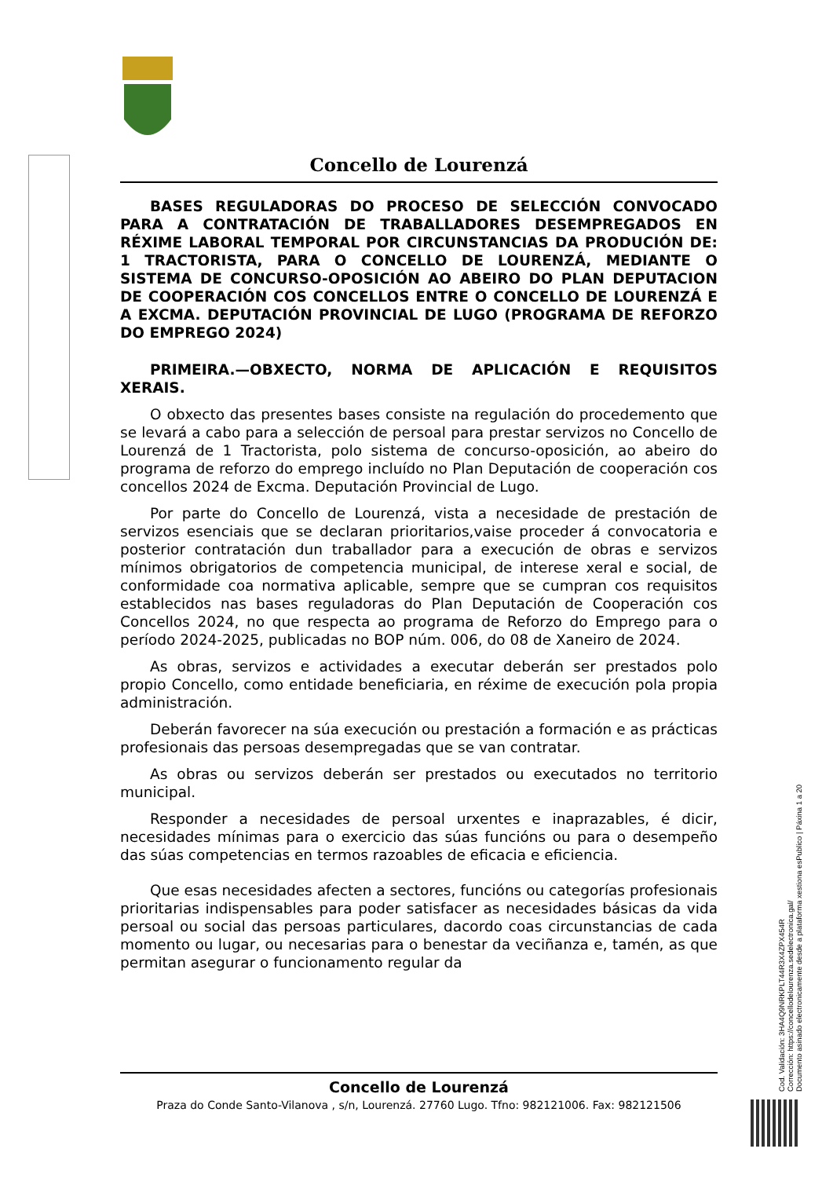Concello de Lourenzá
BASES REGULADORAS DO PROCESO DE SELECCIÓN CONVOCADO PARA A CONTRATACIÓN DE TRABALLADORES DESEMPREGADOS EN RÉXIME LABORAL TEMPORAL POR CIRCUNSTANCIAS DA PRODUCIÓN DE: 1 TRACTORISTA, PARA O CONCELLO DE LOURENZÁ, MEDIANTE O SISTEMA DE CONCURSO-OPOSICIÓN AO ABEIRO DO PLAN DEPUTACION DE COOPERACIÓN COS CONCELLOS ENTRE O CONCELLO DE LOURENZÁ E A EXCMA. DEPUTACIÓN PROVINCIAL DE LUGO (PROGRAMA DE REFORZO DO EMPREGO 2024)
PRIMEIRA.—OBXECTO, NORMA DE APLICACIÓN E REQUISITOS XERAIS.
O obxecto das presentes bases consiste na regulación do procedemento que se levará a cabo para a selección de persoal para prestar servizos no Concello de Lourenzá de 1 Tractorista, polo sistema de concurso-oposición, ao abeiro do programa de reforzo do emprego incluído no Plan Deputación de cooperación cos concellos 2024 de Excma. Deputación Provincial de Lugo.
Por parte do Concello de Lourenzá, vista a necesidade de prestación de servizos esenciais que se declaran prioritarios,vaise proceder á convocatoria e posterior contratación dun traballador para a execución de obras e servizos mínimos obrigatorios de competencia municipal, de interese xeral e social, de conformidade coa normativa aplicable, sempre que se cumpran cos requisitos establecidos nas bases reguladoras do Plan Deputación de Cooperación cos Concellos 2024, no que respecta ao programa de Reforzo do Emprego para o período 2024-2025, publicadas no BOP núm. 006, do 08 de Xaneiro de 2024.
As obras, servizos e actividades a executar deberán ser prestados polo propio Concello, como entidade beneficiaria, en réxime de execución pola propia administración.
Deberán favorecer na súa execución ou prestación a formación e as prácticas profesionais das persoas desempregadas que se van contratar.
As obras ou servizos deberán ser prestados ou executados no territorio municipal.
Responder a necesidades de persoal urxentes e inaprazables, é dicir, necesidades mínimas para o exercicio das súas funcións ou para o desempeño das súas competencias en termos razoables de eficacia e eficiencia.
Que esas necesidades afecten a sectores, funcións ou categorías profesionais prioritarias indispensables para poder satisfacer as necesidades básicas da vida persoal ou social das persoas particulares, dacordo coas circunstancias de cada momento ou lugar, ou necesarias para o benestar da veciñanza e, tamén, as que permitan asegurar o funcionamento regular da
Concello de Lourenzá
Praza do Conde Santo-Vilanova , s/n, Lourenzá. 27760 Lugo. Tfno: 982121006. Fax: 982121506
Cod. Validación: 3HA4Q9NRKPLT44R3X4ZPX454R
Corrección: https://concellodelourenza.sedelectronica.gal/
Documento asinado electronicamente desde a plataforma xestiona esPublico | Páxina 1 a 20